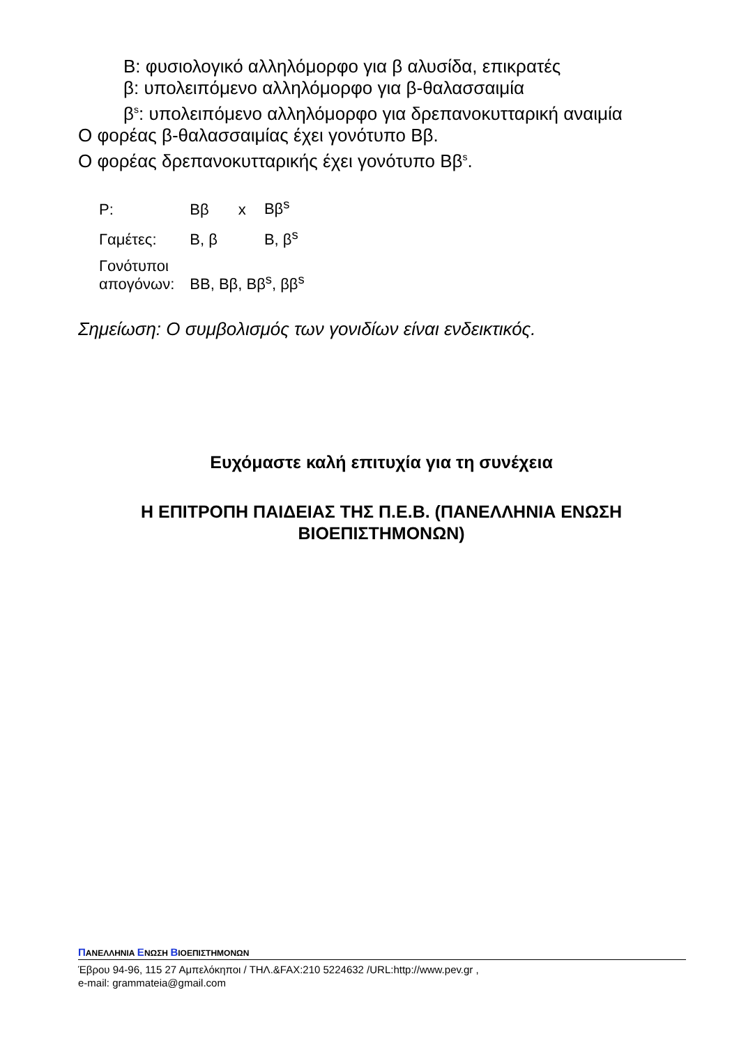Β: φυσιολογικό αλληλόμορφο για β αλυσίδα, επικρατές
β: υπολειπόμενο αλληλόμορφο για β-θαλασσαιμία
β<sup>s</sup>: υπολειπόμενο αλληλόμορφο για δρεπανοκυτταρική αναιμία
Ο φορέας β-θαλασσαιμίας έχει γονότυπο Ββ.
Ο φορέας δρεπανοκυτταρικής έχει γονότυπο Ββ<sup>s</sup>.
| P: | Ββ | x | Ββ<sup>s</sup> |
| Γαμέτες: | Β, β | | Β, β<sup>s</sup> |
| Γονότυποι απογόνων: | ΒΒ, Ββ, Ββ<sup>s</sup>, ββ<sup>s</sup> | | |
Σημείωση: Ο συμβολισμός των γονιδίων είναι ενδεικτικός.
Ευχόμαστε καλή επιτυχία για τη συνέχεια
Η ΕΠΙΤΡΟΠΗ ΠΑΙΔΕΙΑΣ ΤΗΣ Π.Ε.Β. (ΠΑΝΕΛΛΗΝΙΑ ΕΝΩΣΗ ΒΙΟΕΠΙΣΤΗΜΟΝΩΝ)
ΠΑΝΕΛΛΗΝΙΑ ΕΝΩΣΗ ΒΙΟΕΠΙΣΤΗΜΟΝΩΝ
Έβρου 94-96, 115 27 Αμπελόκηποι / ΤΗΛ.&FAX:210 5224632 /URL:http://www.pev.gr ,
e-mail: grammateia@gmail.com